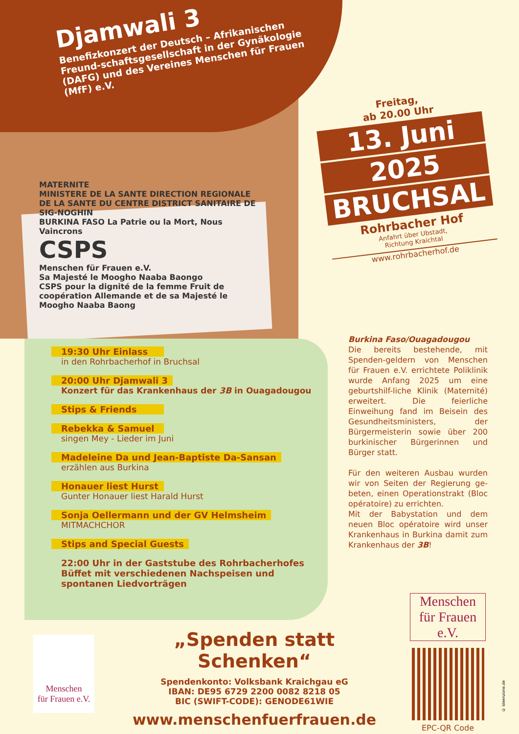Djamwali 3
Benefizkonzert der Deutsch – Afrikanischen Freund-schaftsgesellschaft in der Gynäkologie (DAFG) und des Vereines Menschen für Frauen (MfF) e.V.
MATERNITE
MINISTERE DE LA SANTE DIRECTION REGIONALE DE LA SANTE DU CENTRE DISTRICT SANITAIRE DE SIG-NOGHIN
BURKINA FASO La Patrie ou la Mort, Nous Vaincrons
CSPS
Menschen für Frauen e.V.
Sa Majesté le Moogho Naaba Baongo
CSPS pour la dignité de la femme Fruit de coopération Allemande et de sa Majesté le Moogho Naaba Baong
Freitag,
ab 20.00 Uhr
13. Juni
2025
BRUCHSAL
Rohrbacher Hof
Anfahrt über Ubstadt,
Richtung Kraichtal
www.rohrbacherhof.de
19:30 Uhr Einlass
in den Rohrbacherhof in Bruchsal
20:00 Uhr Djamwali 3
Konzert für das Krankenhaus der 3B in Ouagadougou
Stips & Friends
Rebekka & Samuel
singen Mey - Lieder im Juni
Madeleine Da und Jean-Baptiste Da-Sansan
erzählen aus Burkina
Honauer liest Hurst
Gunter Honauer liest Harald Hurst
Sonja Oellermann und der GV Helmsheim
MITMACHCHOR
Stips and Special Guests
22:00 Uhr in der Gaststube des Rohrbacherhofes
Büffet mit verschiedenen Nachspeisen und spontanen Liedvorträgen
Burkina Faso/Ouagadougou
Die bereits bestehende, mit Spenden-geldern von Menschen für Frauen e.V. errichtete Poliklinik wurde Anfang 2025 um eine geburtshilf-liche Klinik (Maternité) erweitert. Die feierliche Einweihung fand im Beisein des Gesundheitsministers, der Bürgermeisterin sowie über 200 burkinischer Bürgerinnen und Bürger statt.
Für den weiteren Ausbau wurden wir von Seiten der Regierung ge-beten, einen Operationstrakt (Bloc opératoire) zu errichten.
Mit der Babystation und dem neuen Bloc opératoire wird unser Krankenhaus in Burkina damit zum Krankenhaus der 3B!
Menschen
für Frauen e.V.
„Spenden statt Schenken“
Spendenkonto: Volksbank Kraichgau eG
IBAN: DE95 6729 2200 0082 8218 05
BIC (SWIFT-CODE): GENODE61WIE
www.menschenfuerfrauen.de
Menschen
für Frauen e.V.
EPC-QR Code
© ideenzone.de